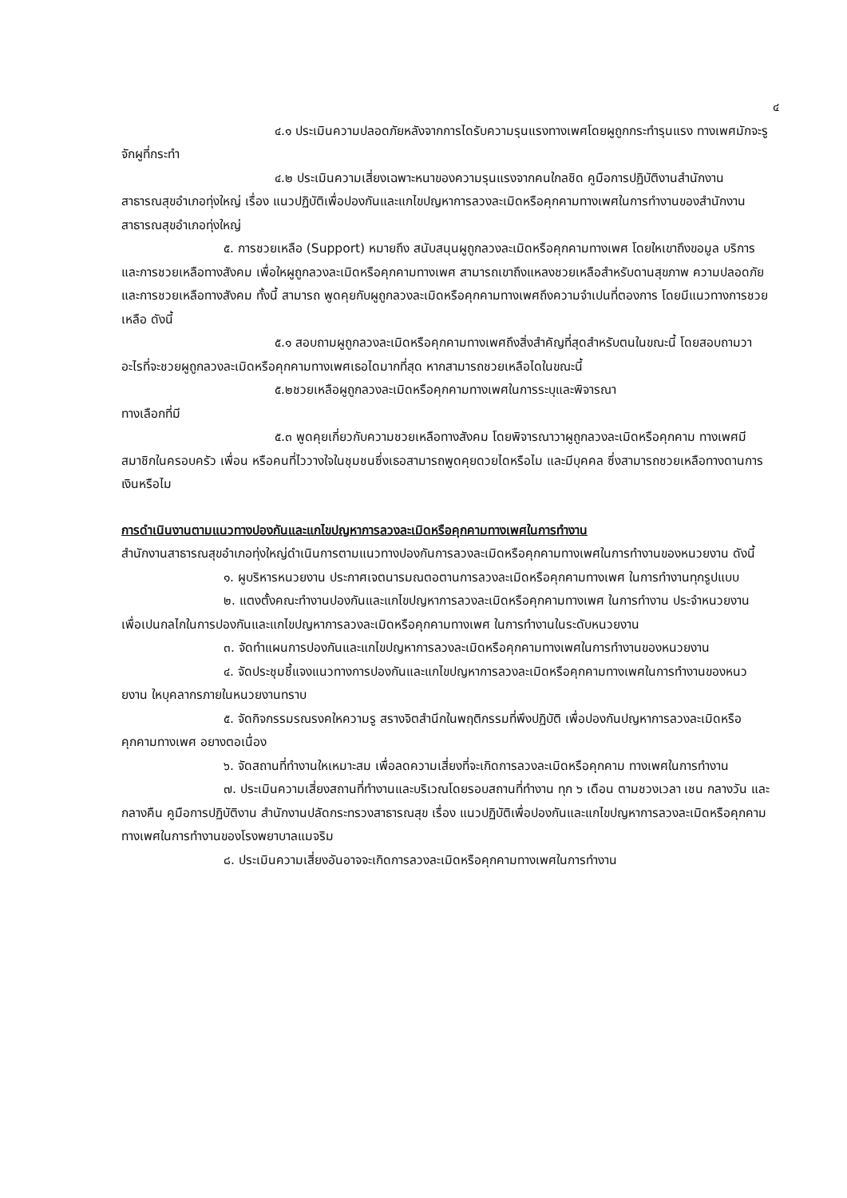๔
๔.๑ ประเมินความปลอดภัยหลังจากการไดรับความรุนแรงทางเพศโดยผูถูกกระทำรุนแรง ทางเพศมักจะรูจักผูที่กระทำ
๔.๒ ประเมินความเสี่ยงเฉพาะหนาของความรุนแรงจากคนใกลชิด คูมือการปฏิบัติงานสำนักงานสาธารณสุขอำเภอทุ่งใหญ่ เรื่อง แนวปฏิบัติเพื่อปองกันและแกไขปญหาการลวงละเมิดหรือคุกคามทางเพศในการทำงานของสำนักงานสาธารณสุขอำเภอทุ่งใหญ่
๕. การชวยเหลือ (Support) หมายถึง สนับสนุนผูถูกลวงละเมิดหรือคุกคามทางเพศ โดยใหเขาถึงขอมูล บริการ และการชวยเหลือทางสังคม เพื่อใหผูถูกลวงละเมิดหรือคุกคามทางเพศ สามารถเขาถึงแหลงชวยเหลือสำหรับดานสุขภาพ ความปลอดภัย และการชวยเหลือทางสังคม ทั้งนี้ สามารถ พูดคุยกับผูถูกลวงละเมิดหรือคุกคามทางเพศถึงความจำเปนที่ตองการ โดยมีแนวทางการชวยเหลือ ดังนี้
๕.๑ สอบถามผูถูกลวงละเมิดหรือคุกคามทางเพศถึงสิ่งสำคัญที่สุดสำหรับตนในขณะนี้ โดยสอบถามวาอะไรที่จะชวยผูถูกลวงละเมิดหรือคุกคามทางเพศเธอไดมากที่สุด หากสามารถชวยเหลือไดในขณะนี้
๕.๒ชวยเหลือผูถูกลวงละเมิดหรือคุกคามทางเพศในการระบุและพิจารณา
ทางเลือกที่มี
๕.๓ พูดคุยเกี่ยวกับความชวยเหลือทางสังคม โดยพิจารณาวาผูถูกลวงละเมิดหรือคุกคาม ทางเพศมีสมาชิกในครอบครัว เพื่อน หรือคนที่ไววางใจในชุมชนซึ่งเธอสามารถพูดคุยดวยไดหรือไม และมีบุคคล ซึ่งสามารถชวยเหลือทางดานการเงินหรือไม
การดำเนินงานตามแนวทางปองกันและแกไขปญหาการลวงละเมิดหรือคุกคามทางเพศในการทำงาน
สำนักงานสาธารณสุขอำเภอทุ่งใหญ่ดำเนินการตามแนวทางปองกันการลวงละเมิดหรือคุกคามทางเพศในการทำงานของหนวยงาน ดังนี้
๑. ผูบริหารหนวยงาน ประกาศเจตนารมณตอตานการลวงละเมิดหรือคุกคามทางเพศ ในการทำงานทุกรูปแบบ
๒. แตงตั้งคณะทำงานปองกันและแกไขปญหาการลวงละเมิดหรือคุกคามทางเพศ ในการทำงาน ประจำหนวยงาน เพื่อเปนกลไกในการปองกันและแกไขปญหาการลวงละเมิดหรือคุกคามทางเพศ ในการทำงานในระดับหนวยงาน
๓. จัดทำแผนการปองกันและแกไขปญหาการลวงละเมิดหรือคุกคามทางเพศในการทำงานของหนวยงาน
๔. จัดประชุมชี้แจงแนวทางการปองกันและแกไขปญหาการลวงละเมิดหรือคุกคามทางเพศในการทำงานของหนวยงาน ใหบุคลากรภายในหนวยงานทราบ
๕. จัดกิจกรรมรณรงคใหความรู สรางจิตสำนึกในพฤติกรรมที่พึงปฏิบัติ เพื่อปองกันปญหาการลวงละเมิดหรือคุกคามทางเพศ อยางตอเนื่อง
๖. จัดสถานที่ทำงานใหเหมาะสม เพื่อลดความเสี่ยงที่จะเกิดการลวงละเมิดหรือคุกคาม ทางเพศในการทำงาน
๗. ประเมินความเสี่ยงสถานที่ทำงานและบริเวณโดยรอบสถานที่ทำงาน ทุก ๖ เดือน ตามชวงเวลา เชน กลางวัน และกลางคืน คูมือการปฏิบัติงาน สำนักงานปลัดกระทรวงสาธารณสุข เรื่อง แนวปฏิบัติเพื่อปองกันและแกไขปญหาการลวงละเมิดหรือคุกคาม ทางเพศในการทำงานของโรงพยาบาลแมจริม
๘. ประเมินความเสี่ยงอันอาจจะเกิดการลวงละเมิดหรือคุกคามทางเพศในการทำงาน